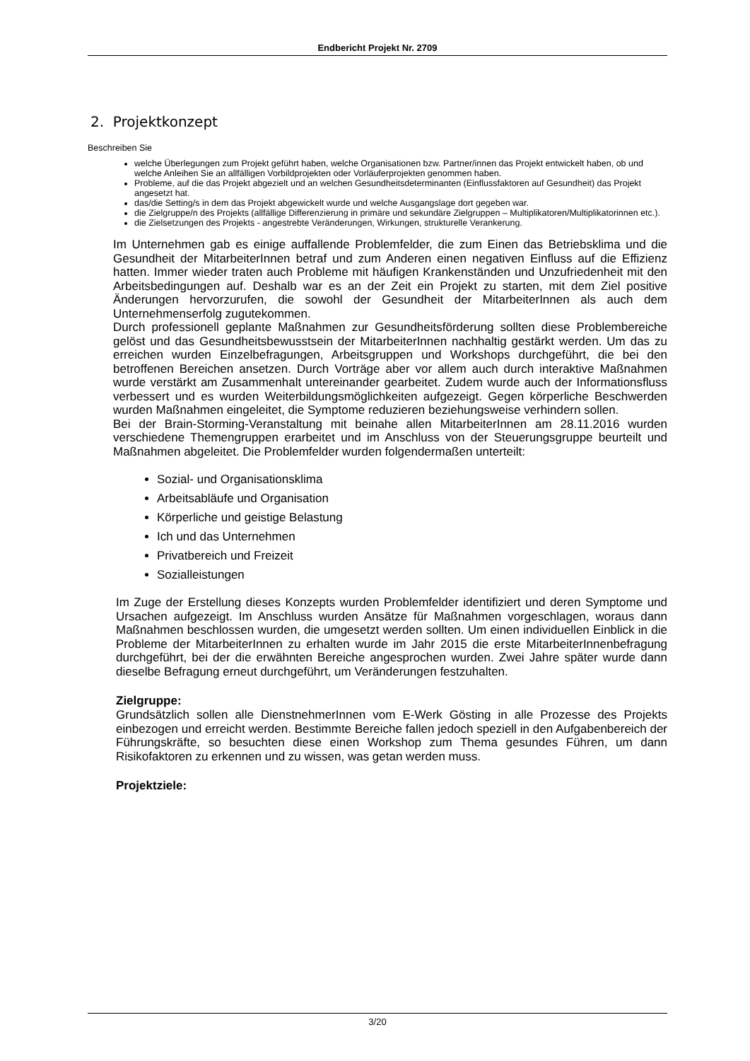Endbericht Projekt Nr. 2709
2. Projektkonzept
Beschreiben Sie
welche Überlegungen zum Projekt geführt haben, welche Organisationen bzw. Partner/innen das Projekt entwickelt haben, ob und welche Anleihen Sie an allfälligen Vorbildprojekten oder Vorläuferprojekten genommen haben.
Probleme, auf die das Projekt abgezielt und an welchen Gesundheitsdeterminanten (Einflussfaktoren auf Gesundheit) das Projekt angesetzt hat.
das/die Setting/s in dem das Projekt abgewickelt wurde und welche Ausgangslage dort gegeben war.
die Zielgruppe/n des Projekts (allfällige Differenzierung in primäre und sekundäre Zielgruppen – Multiplikatoren/Multiplikatorinnen etc.).
die Zielsetzungen des Projekts - angestrebte Veränderungen, Wirkungen, strukturelle Verankerung.
Im Unternehmen gab es einige auffallende Problemfelder, die zum Einen das Betriebsklima und die Gesundheit der MitarbeiterInnen betraf und zum Anderen einen negativen Einfluss auf die Effizienz hatten. Immer wieder traten auch Probleme mit häufigen Krankenständen und Unzufriedenheit mit den Arbeitsbedingungen auf. Deshalb war es an der Zeit ein Projekt zu starten, mit dem Ziel positive Änderungen hervorzurufen, die sowohl der Gesundheit der MitarbeiterInnen als auch dem Unternehmenserfolg zugutekommen.
Durch professionell geplante Maßnahmen zur Gesundheitsförderung sollten diese Problembereiche gelöst und das Gesundheitsbewusstsein der MitarbeiterInnen nachhaltig gestärkt werden. Um das zu erreichen wurden Einzelbefragungen, Arbeitsgruppen und Workshops durchgeführt, die bei den betroffenen Bereichen ansetzen. Durch Vorträge aber vor allem auch durch interaktive Maßnahmen wurde verstärkt am Zusammenhalt untereinander gearbeitet. Zudem wurde auch der Informationsfluss verbessert und es wurden Weiterbildungsmöglichkeiten aufgezeigt. Gegen körperliche Beschwerden wurden Maßnahmen eingeleitet, die Symptome reduzieren beziehungsweise verhindern sollen.
Bei der Brain-Storming-Veranstaltung mit beinahe allen MitarbeiterInnen am 28.11.2016 wurden verschiedene Themengruppen erarbeitet und im Anschluss von der Steuerungsgruppe beurteilt und Maßnahmen abgeleitet. Die Problemfelder wurden folgendermaßen unterteilt:
Sozial- und Organisationsklima
Arbeitsabläufe und Organisation
Körperliche und geistige Belastung
Ich und das Unternehmen
Privatbereich und Freizeit
Sozialleistungen
Im Zuge der Erstellung dieses Konzepts wurden Problemfelder identifiziert und deren Symptome und Ursachen aufgezeigt. Im Anschluss wurden Ansätze für Maßnahmen vorgeschlagen, woraus dann Maßnahmen beschlossen wurden, die umgesetzt werden sollten. Um einen individuellen Einblick in die Probleme der MitarbeiterInnen zu erhalten wurde im Jahr 2015 die erste MitarbeiterInnenbefragung durchgeführt, bei der die erwähnten Bereiche angesprochen wurden. Zwei Jahre später wurde dann dieselbe Befragung erneut durchgeführt, um Veränderungen festzuhalten.
Zielgruppe:
Grundsätzlich sollen alle DienstnehmerInnen vom E-Werk Gösting in alle Prozesse des Projekts einbezogen und erreicht werden. Bestimmte Bereiche fallen jedoch speziell in den Aufgabenbereich der Führungskräfte, so besuchten diese einen Workshop zum Thema gesundes Führen, um dann Risikofaktoren zu erkennen und zu wissen, was getan werden muss.
Projektziele:
3/20